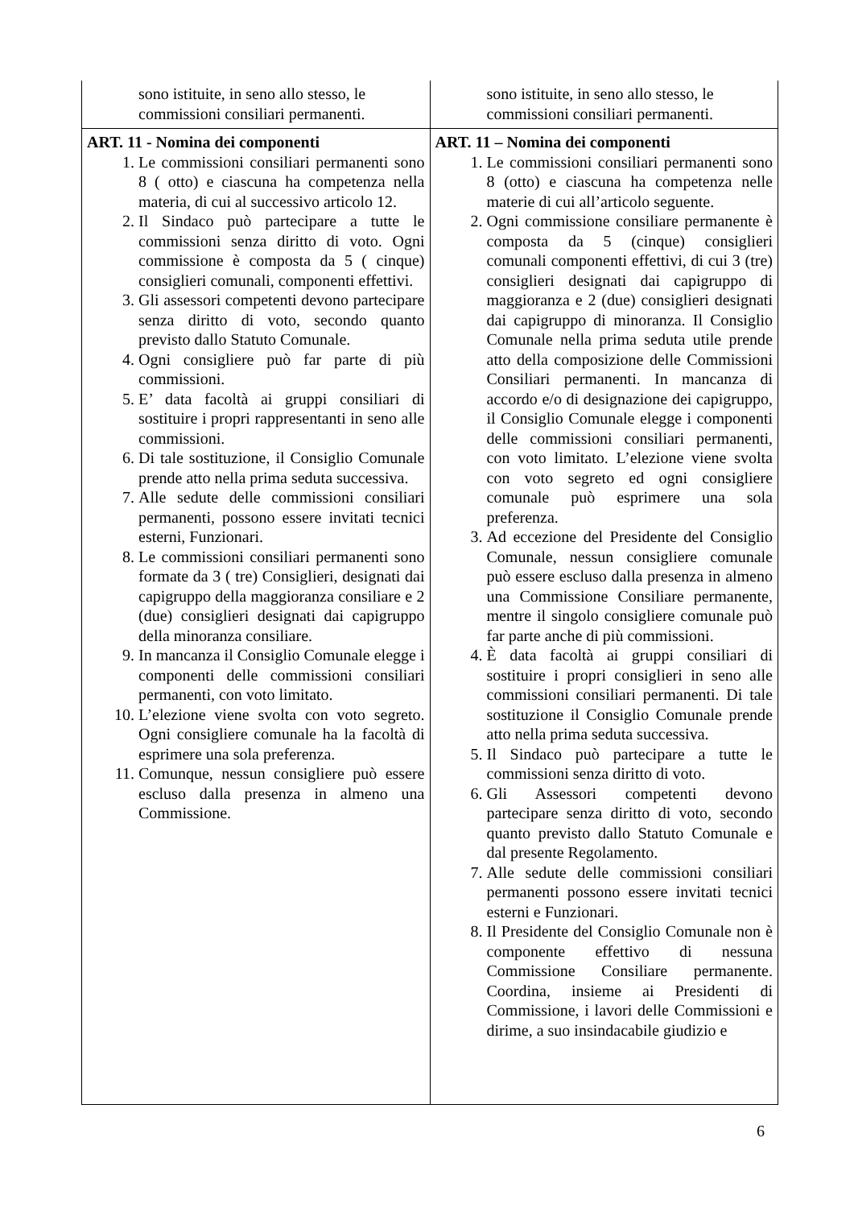| sono istituite, in seno allo stesso, le commissioni consiliari permanenti. | sono istituite, in seno allo stesso, le commissioni consiliari permanenti. |
| ART. 11 - Nomina dei componenti 1. Le commissioni consiliari permanenti sono 8 ( otto) e ciascuna ha competenza nella materia, di cui al successivo articolo 12. 2. Il Sindaco può partecipare a tutte le commissioni senza diritto di voto. Ogni commissione è composta da 5 ( cinque) consiglieri comunali, componenti effettivi. 3. Gli assessori competenti devono partecipare senza diritto di voto, secondo quanto previsto dallo Statuto Comunale. 4. Ogni consigliere può far parte di più commissioni. 5. E’ data facoltà ai gruppi consiliari di sostituire i propri rappresentanti in seno alle commissioni. 6. Di tale sostituzione, il Consiglio Comunale prende atto nella prima seduta successiva. 7. Alle sedute delle commissioni consiliari permanenti, possono essere invitati tecnici esterni, Funzionari. 8. Le commissioni consiliari permanenti sono formate da 3 ( tre) Consiglieri, designati dai capigruppo della maggioranza consiliare e 2 (due) consiglieri designati dai capigruppo della minoranza consiliare. 9. In mancanza il Consiglio Comunale elegge i componenti delle commissioni consiliari permanenti, con voto limitato. 10. L’elezione viene svolta con voto segreto. Ogni consigliere comunale ha la facoltà di esprimere una sola preferenza. 11. Comunque, nessun consigliere può essere escluso dalla presenza in almeno una Commissione. | ART. 11 – Nomina dei componenti 1. Le commissioni consiliari permanenti sono 8 (otto) e ciascuna ha competenza nelle materie di cui all’articolo seguente. 2. Ogni commissione consiliare permanente è composta da 5 (cinque) consiglieri comunali componenti effettivi, di cui 3 (tre) consiglieri designati dai capigruppo di maggioranza e 2 (due) consiglieri designati dai capigruppo di minoranza. Il Consiglio Comunale nella prima seduta utile prende atto della composizione delle Commissioni Consiliari permanenti. In mancanza di accordo e/o di designazione dei capigruppo, il Consiglio Comunale elegge i componenti delle commissioni consiliari permanenti, con voto limitato. L’elezione viene svolta con voto segreto ed ogni consigliere comunale può esprimere una sola preferenza. 3. Ad eccezione del Presidente del Consiglio Comunale, nessun consigliere comunale può essere escluso dalla presenza in almeno una Commissione Consiliare permanente, mentre il singolo consigliere comunale può far parte anche di più commissioni. 4. È data facoltà ai gruppi consiliari di sostituire i propri consiglieri in seno alle commissioni consiliari permanenti. Di tale sostituzione il Consiglio Comunale prende atto nella prima seduta successiva. 5. Il Sindaco può partecipare a tutte le commissioni senza diritto di voto. 6. Gli Assessori competenti devono partecipare senza diritto di voto, secondo quanto previsto dallo Statuto Comunale e dal presente Regolamento. 7. Alle sedute delle commissioni consiliari permanenti possono essere invitati tecnici esterni e Funzionari. 8. Il Presidente del Consiglio Comunale non è componente effettivo di nessuna Commissione Consiliare permanente. Coordina, insieme ai Presidenti di Commissione, i lavori delle Commissioni e dirime, a suo insindacabile giudizio e |
6